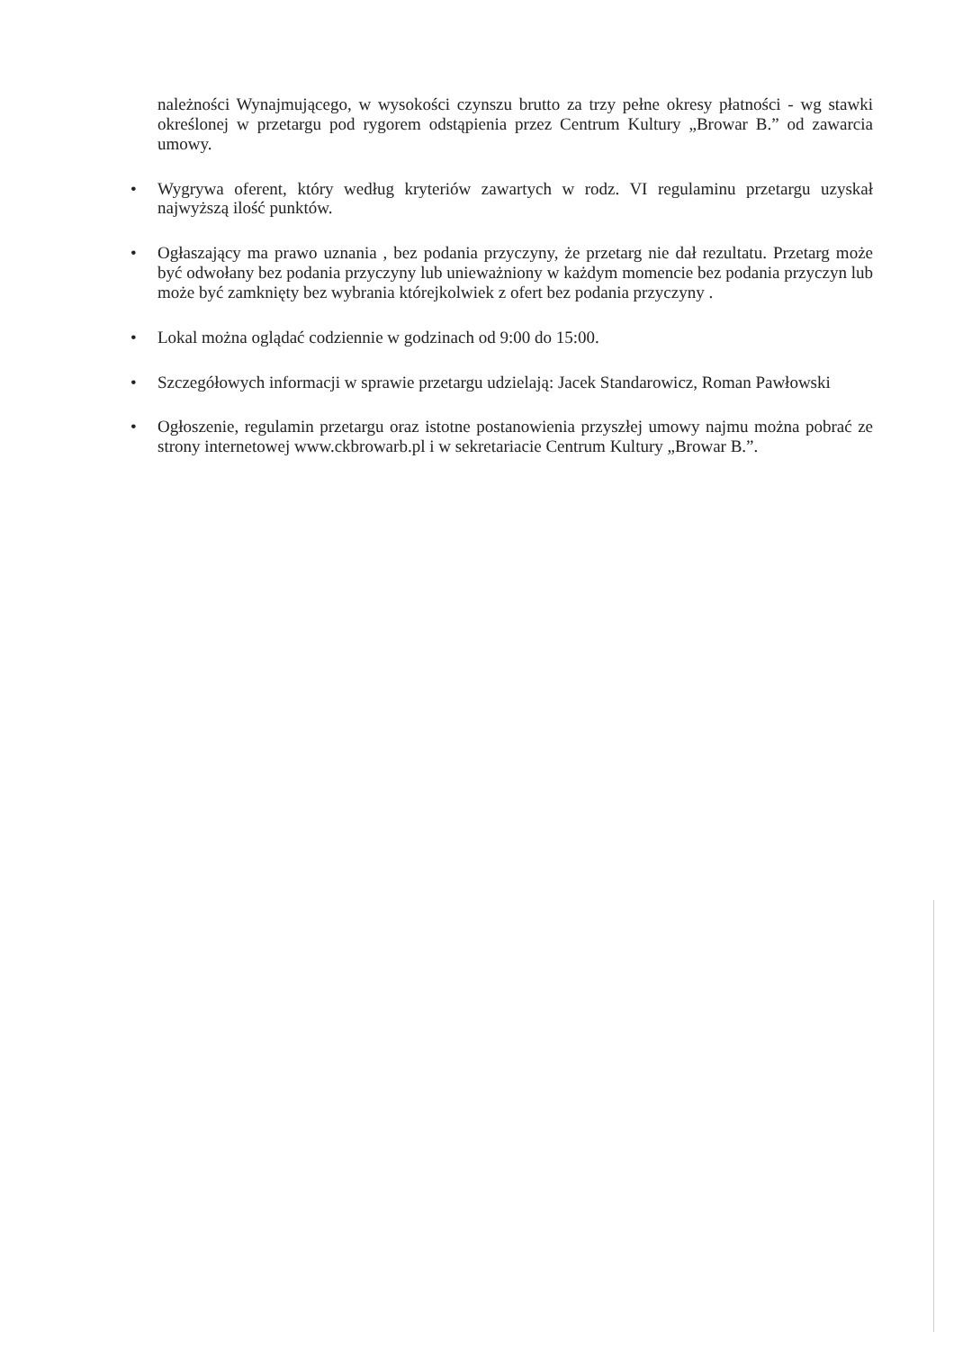należności Wynajmującego, w wysokości czynszu brutto za trzy pełne okresy płatności - wg stawki określonej w przetargu pod rygorem odstąpienia przez Centrum Kultury „Browar B.” od zawarcia umowy.
• Wygrywa oferent, który według kryteriów zawartych w rodz. VI regulaminu przetargu uzyskał najwyższą ilość punktów.
• Ogłaszający ma prawo uznania , bez podania przyczyny, że przetarg nie dał rezultatu. Przetarg może być odwołany bez podania przyczyny lub unieważniony w każdym momencie bez podania przyczyn lub może być zamknięty bez wybrania którejkolwiek z ofert bez podania przyczyny .
• Lokal można oglądać codziennie w godzinach od 9:00 do 15:00.
• Szczegółowych informacji w sprawie przetargu udzielają: Jacek Standarowicz, Roman Pawłowski
• Ogłoszenie, regulamin przetargu oraz istotne postanowienia przyszłej umowy najmu można pobrać ze strony internetowej www.ckbrowarb.pl i w sekretariacie Centrum Kultury „Browar B.”.